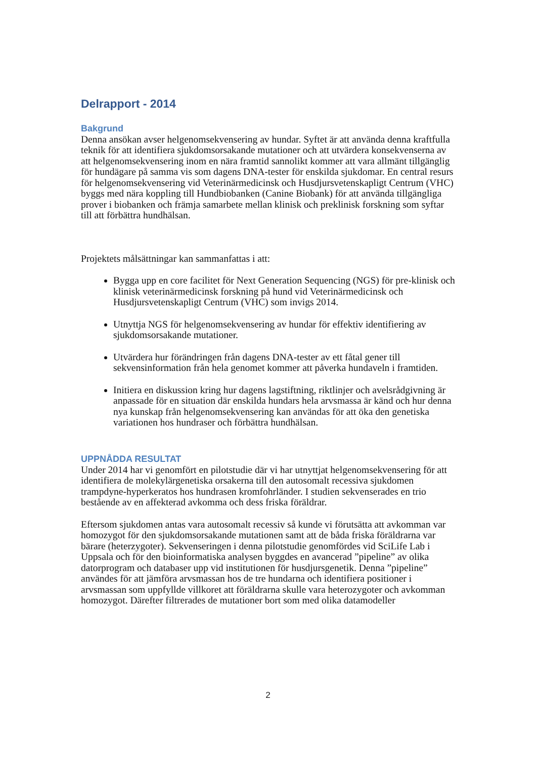Delrapport - 2014
Bakgrund
Denna ansökan avser helgenomsekvensering av hundar. Syftet är att använda denna kraftfulla teknik för att identifiera sjukdomsorsakande mutationer och att utvärdera konsekvenserna av att helgenomsekvensering inom en nära framtid sannolikt kommer att vara allmänt tillgänglig för hundägare på samma vis som dagens DNA-tester för enskilda sjukdomar. En central resurs för helgenomsekvensering vid Veterinärmedicinsk och Husdjursvetenskapligt Centrum (VHC) byggs med nära koppling till Hundbiobanken (Canine Biobank) för att använda tillgängliga prover i biobanken och främja samarbete mellan klinisk och preklinisk forskning som syftar till att förbättra hundhälsan.
Projektets målsättningar kan sammanfattas i att:
Bygga upp en core facilitet för Next Generation Sequencing (NGS) för pre-klinisk och klinisk veterinärmedicinsk forskning på hund vid Veterinärmedicinsk och Husdjursvetenskapligt Centrum (VHC) som invigs 2014.
Utnyttja NGS för helgenomsekvensering av hundar för effektiv identifiering av sjukdomsorsakande mutationer.
Utvärdera hur förändringen från dagens DNA-tester av ett fåtal gener till sekvensinformation från hela genomet kommer att påverka hundaveln i framtiden.
Initiera en diskussion kring hur dagens lagstiftning, riktlinjer och avelsrådgivning är anpassade för en situation där enskilda hundars hela arvsmassa är känd och hur denna nya kunskap från helgenomsekvensering kan användas för att öka den genetiska variationen hos hundraser och förbättra hundhälsan.
UPPNÅDDA RESULTAT
Under 2014 har vi genomfört en pilotstudie där vi har utnyttjat helgenomsekvensering för att identifiera de molekylärgenetiska orsakerna till den autosomalt recessiva sjukdomen trampdyne-hyperkeratos hos hundrasen kromfohrländer. I studien sekvenserades en trio bestående av en affekterad avkomma och dess friska föräldrar.
Eftersom sjukdomen antas vara autosomalt recessiv så kunde vi förutsätta att avkomman var homozygot för den sjukdomsorsakande mutationen samt att de båda friska föräldrarna var bärare (heterzygoter). Sekvenseringen i denna pilotstudie genomfördes vid SciLife Lab i Uppsala och för den bioinformatiska analysen byggdes en avancerad ”pipeline” av olika datorprogram och databaser upp vid institutionen för husdjursgenetik. Denna ”pipeline” användes för att jämföra arvsmassan hos de tre hundarna och identifiera positioner i arvsmassan som uppfyllde villkoret att föräldrarna skulle vara heterozygoter och avkomman homozygot. Därefter filtrerades de mutationer bort som med olika datamodeller
2